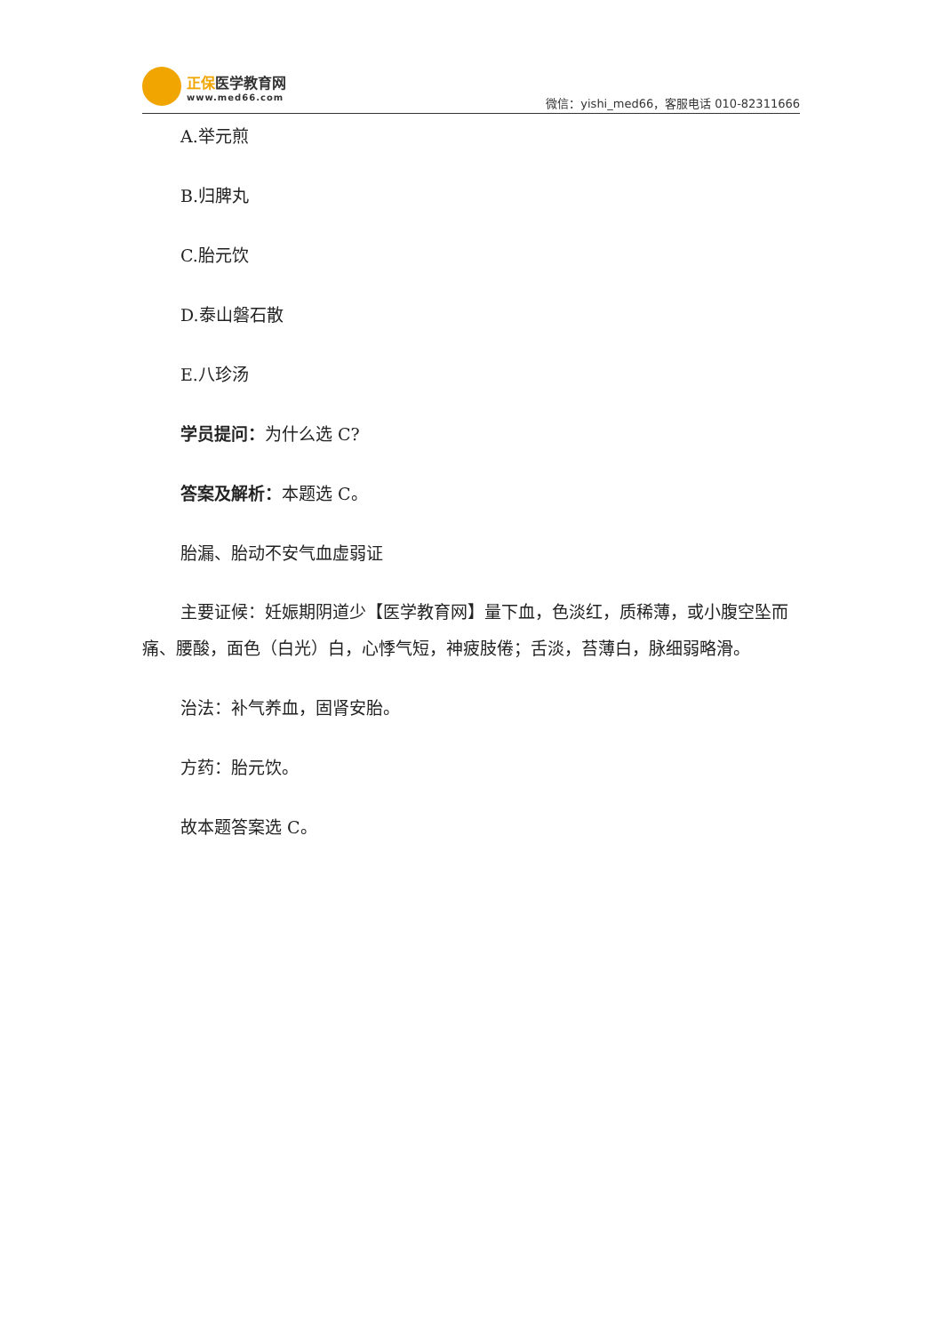正保医学教育网
www.med66.com
微信：yishi_med66，客服电话 010-82311666
A.举元煎
B.归脾丸
C.胎元饮
D.泰山磐石散
E.八珍汤
学员提问：为什么选 C?
答案及解析：本题选 C。
胎漏、胎动不安气血虚弱证
主要证候：妊娠期阴道少【医学教育网】量下血，色淡红，质稀薄，或小腹空坠而痛、腰酸，面色（白光）白，心悸气短，神疲肢倦；舌淡，苔薄白，脉细弱略滑。
治法：补气养血，固肾安胎。
方药：胎元饮。
故本题答案选 C。